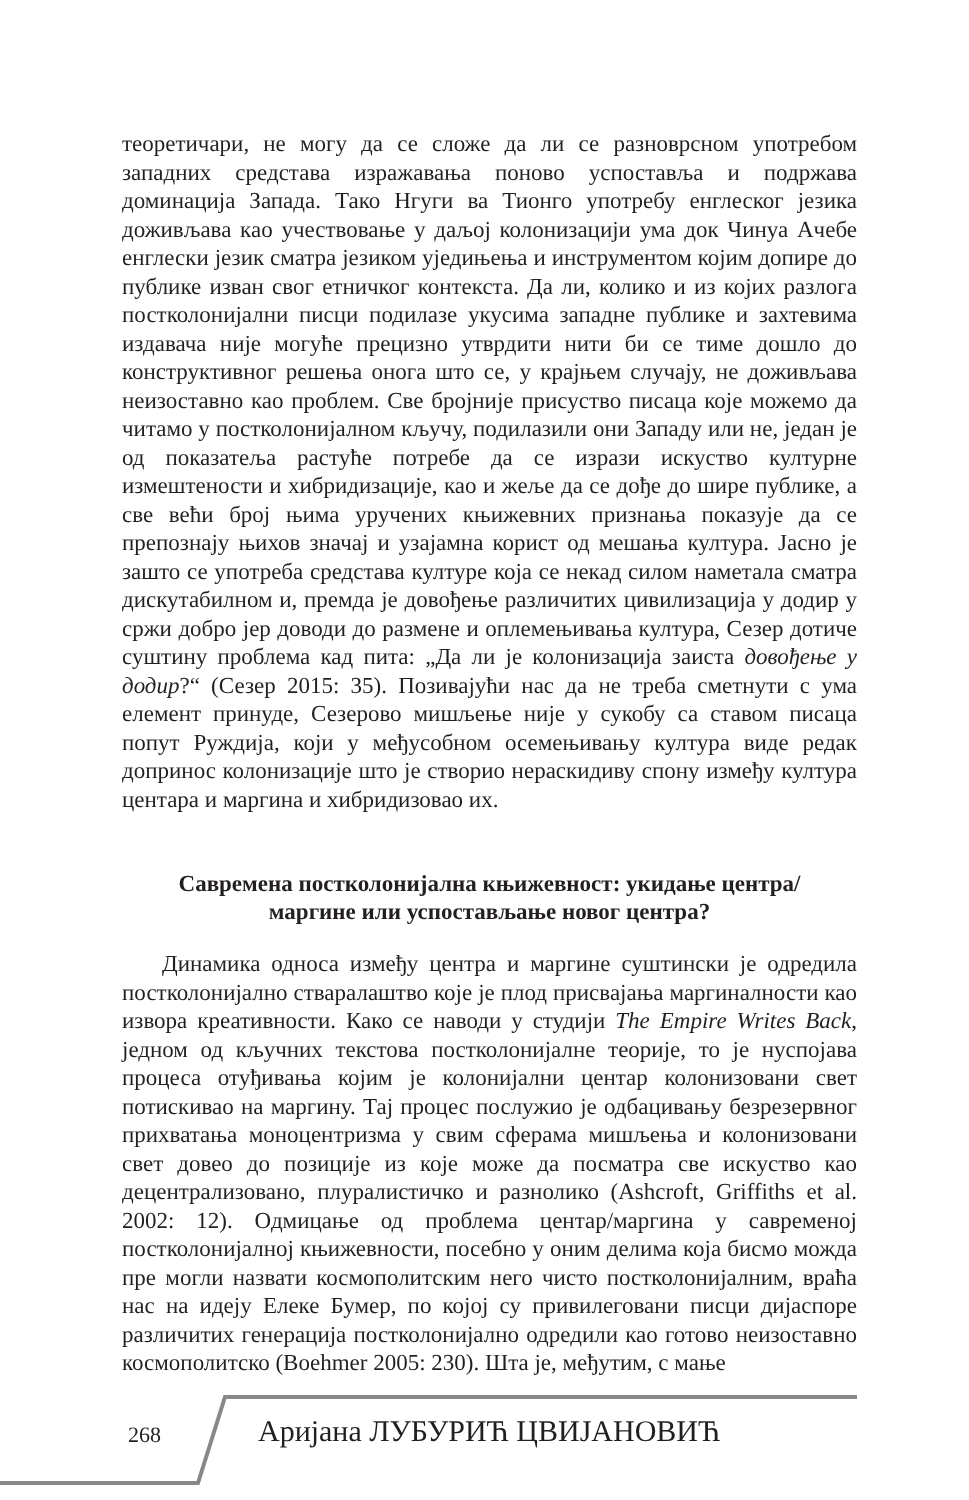теоретичари, не могу да се сложе да ли се разноврсном употребом западних средстава изражавања поново успоставља и подржава доминација Запада. Тако Нгуги ва Тионго употребу енглеског језика доживљава као учествовање у даљој колонизацији ума док Чинуа Ачебе енглески језик сматра језиком уједињења и инструментом којим допире до публике изван свог етничког контекста. Да ли, колико и из којих разлога постколонијални писци подилазе укусима западне публике и захтевима издавача није могуће прецизно утврдити нити би се тиме дошло до конструктивног решења онога што се, у крајњем случају, не доживљава неизоставно као проблем. Све бројније присуство писаца које можемо да читамо у постколонијалном кључу, подилазили они Западу или не, један је од показатеља растуће потребе да се изрази искуство културне измештености и хибридизације, као и жеље да се дође до шире публике, а све већи број њима уручених књижевних признања показује да се препознају њихов значај и узајамна корист од мешања култура. Јасно је зашто се употреба средстава културе која се некад силом наметала сматра дискутабилном и, премда је довођење различитих цивилизација у додир у сржи добро јер доводи до размене и оплемењивања култура, Сезер дотиче суштину проблема кад пита: „Да ли је колонизација заиста довођење у додир?“ (Сезер 2015: 35). Позивајући нас да не треба сметнути с ума елемент принуде, Сезерово мишљење није у сукобу са ставом писаца попут Руждија, који у међусобном осемењивању култура виде редак допринос колонизације што је створио нераскидиву спону између култура центара и маргина и хибридизовао их.
Савремена постколонијална књижевност: укидање центра/ маргине или успостављање новог центра?
Динамика односа између центра и маргине суштински је одредила постколонијално стваралаштво које је плод присвајања маргиналности као извора креативности. Како се наводи у студији The Empire Writes Back, једном од кључних текстова постколонијалне теорије, то је нуспојава процеса отуђивања којим је колонијални центар колонизовани свет потискивао на маргину. Тај процес послужио је одбацивању безрезервног прихватања моноцентризма у свим сферама мишљења и колонизовани свет довео до позиције из које може да посматра све искуство као децентрализовано, плуралистичко и разнолико (Ashcroft, Griffiths et al. 2002: 12). Одмицање од проблема центар/маргина у савременој постколонијалној књижевности, посебно у оним делима која бисмо можда пре могли назвати космополитским него чисто постколонијалним, враћа нас на идеју Елеке Бумер, по којој су привилеговани писци дијаспоре различитих генерација постколонијално одредили као готово неизоставно космополитско (Boehmer 2005: 230). Шта је, међутим, с мање
268 Аријана ЛУБУРИЋ ЦВИЈАНОВИЋ